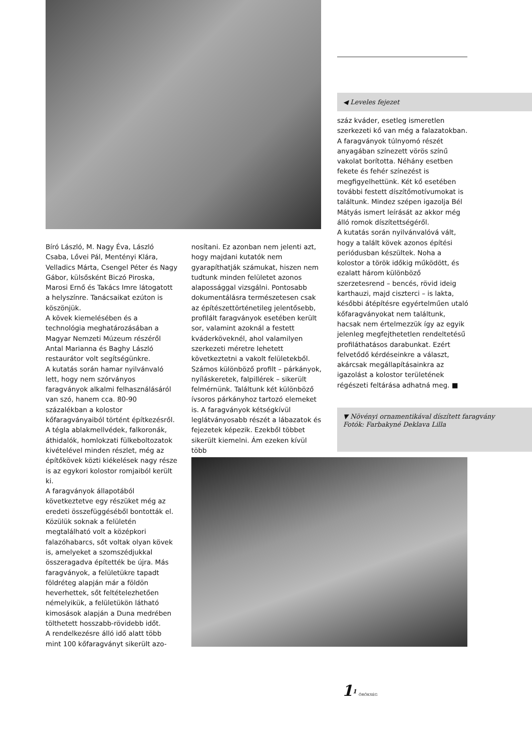◀ Leveles fejezet
száz kváder, esetleg ismeretlen szerkezeti kő van még a falazatokban.
A faragványok túlnyomó részét anyagában színezett vörös színű vakolat borította. Néhány esetben fekete és fehér színezést is megfigyelhettünk. Két kő esetében további festett díszítőmotívumokat is találtunk. Mindez szépen igazolja Bél Mátyás ismert leírását az akkor még álló romok díszítettségéről.
A kutatás során nyilvánvalóvá vált, hogy a talált kövek azonos építési periódusban készültek. Noha a kolostor a török időkig működött, és ezalatt három különböző szerzetesrend – bencés, rövid ideig karthauzi, majd ciszterci – is lakta, későbbi átépítésre egyértelműen utaló kőfaragványokat nem találtunk, hacsak nem értelmezzük így az egyik jelenleg megfejthetetlen rendeltetésű profiláthatásos darabunkat. Ezért felvetődő kérdéseinkre a választ, akárcsak megállapításainkra az igazolást a kolostor területének régészeti feltárása adhatná meg. ■
▼ Növényi ornamentikával díszített faragvány
Fotók: Farbakyné Deklava Lilla
Bíró László, M. Nagy Éva, László Csaba, Lővei Pál, Mentényi Klára, Velladics Márta, Csengel Péter és Nagy Gábor, külsősként Biczó Piroska, Marosi Ernő és Takács Imre látogatott a helyszínre. Tanácsaikat ezúton is köszönjük.
A kövek kiemelésében és a technológia meghatározásában a Magyar Nemzeti Múzeum részéről Antal Marianna és Baghy László restaurátor volt segítségünkre.
A kutatás során hamar nyilvánvaló lett, hogy nem szórványos faragványok alkalmi felhasználásáról van szó, hanem cca. 80-90 százalékban a kolostor kőfaragványaiból történt építkezésről. A tégla ablakmellvédek, falkoronák, áthidalók, homlokzati fülkeboltozatok kivételével minden részlet, még az építőkövek közti kiékelések nagy része is az egykori kolostor romjaiból került ki.
A faragványok állapotából következtetve egy részüket még az eredeti összefüggéséből bontották el. Közülük soknak a felületén megtalálható volt a középkori falazóhabarcs, sőt voltak olyan kövek is, amelyeket a szomszédjukkal összeragadva építették be újra. Más faragványok, a felületükre tapadt földréteg alapján már a földön heverhettek, sőt feltételezhetően némelyikük, a felületükön látható kimosások alapján a Duna medrében tölthetett hosszabb-rövidebb időt.
A rendelkezésre álló idő alatt több mint 100 kőfaragványt sikerült azo-
nosítani. Ez azonban nem jelenti azt, hogy majdani kutatók nem gyarapíthatják számukat, hiszen nem tudtunk minden felületet azonos alapossággal vizsgálni. Pontosabb dokumentálásra természetesen csak az építészettörténetileg jelentősebb, profilált faragványok esetében került sor, valamint azoknál a festett kváderköveknél, ahol valamilyen szerkezeti méretre lehetett következtetni a vakolt felületekből. Számos különböző profilt – párkányok, nyíláskeretek, falpillérek – sikerült felmérnünk. Találtunk két különböző ívsoros párkányhoz tartozó elemeket is. A faragványok kétségkívül leglátványosabb részét a lábazatok és fejezetek képezik. Ezekből többet sikerült kiemelni. Ám ezeken kívül több
1<sup>1</sup> ÖRÖKSÉG